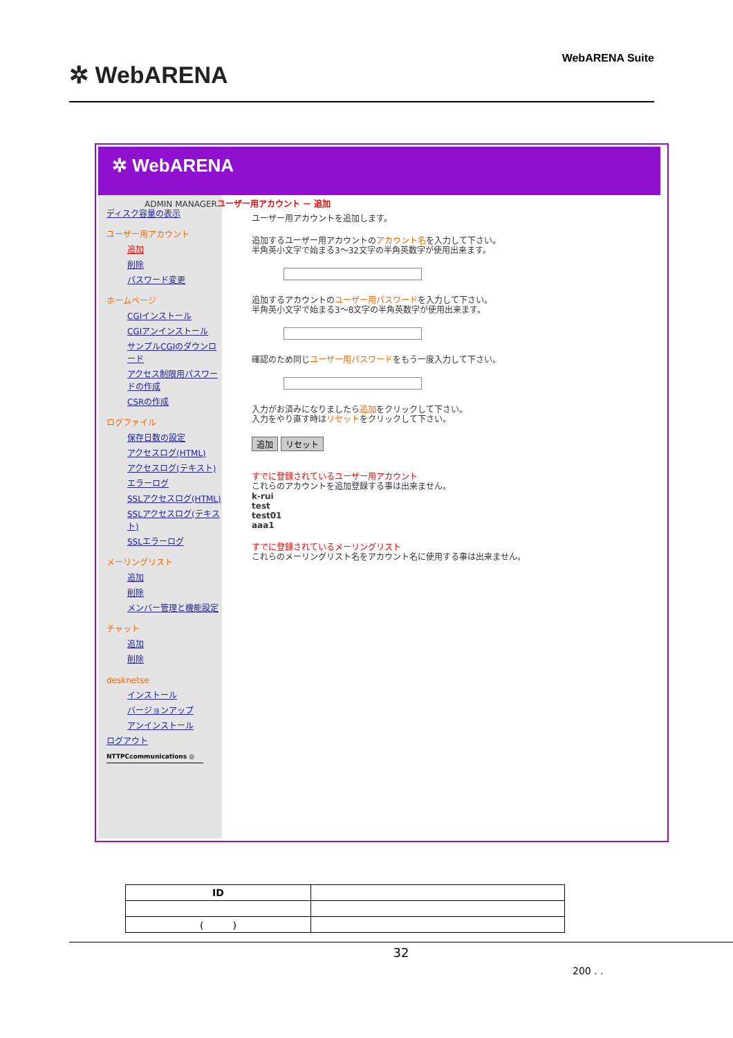✲ WebARENA
WebARENA Suite
✲ WebARENA
ディスク容量の表示
ユーザー用アカウント
追加
削除
パスワード変更
ホームページ
CGIインストール
CGIアンインストール
サンプルCGIのダウンロード
アクセス制限用パスワードの作成
CSRの作成
ログファイル
保存日数の設定
アクセスログ(HTML)
アクセスログ(テキスト)
エラーログ
SSLアクセスログ(HTML)
SSLアクセスログ(テキスト)
SSLエラーログ
メーリングリスト
追加
削除
メンバー管理と機能設定
チャット
追加
削除
desknetse
インストール
バージョンアップ
アンインストール
ログアウト
NTTPCcommunications ◎
ADMIN MANAGERユーザー用アカウント － 追加
ユーザー用アカウントを追加します。
追加するユーザー用アカウントのアカウント名を入力して下さい。
半角英小文字で始まる3～32文字の半角英数字が使用出来ます。
追加するアカウントのユーザー用パスワードを入力して下さい。
半角英小文字で始まる3～8文字の半角英数字が使用出来ます。
確認のため同じユーザー用パスワードをもう一度入力して下さい。
入力がお済みになりましたら追加をクリックして下さい。
入力をやり直す時はリセットをクリックして下さい。
追加 リセット
すでに登録されているユーザー用アカウント
これらのアカウントを追加登録する事は出来ません。
k-rui
test
test01
aaa1
すでに登録されているメーリングリスト
これらのメーリングリスト名をアカウント名に使用する事は出来ません。
| ID | |
| ( ) | |
32
200 . .